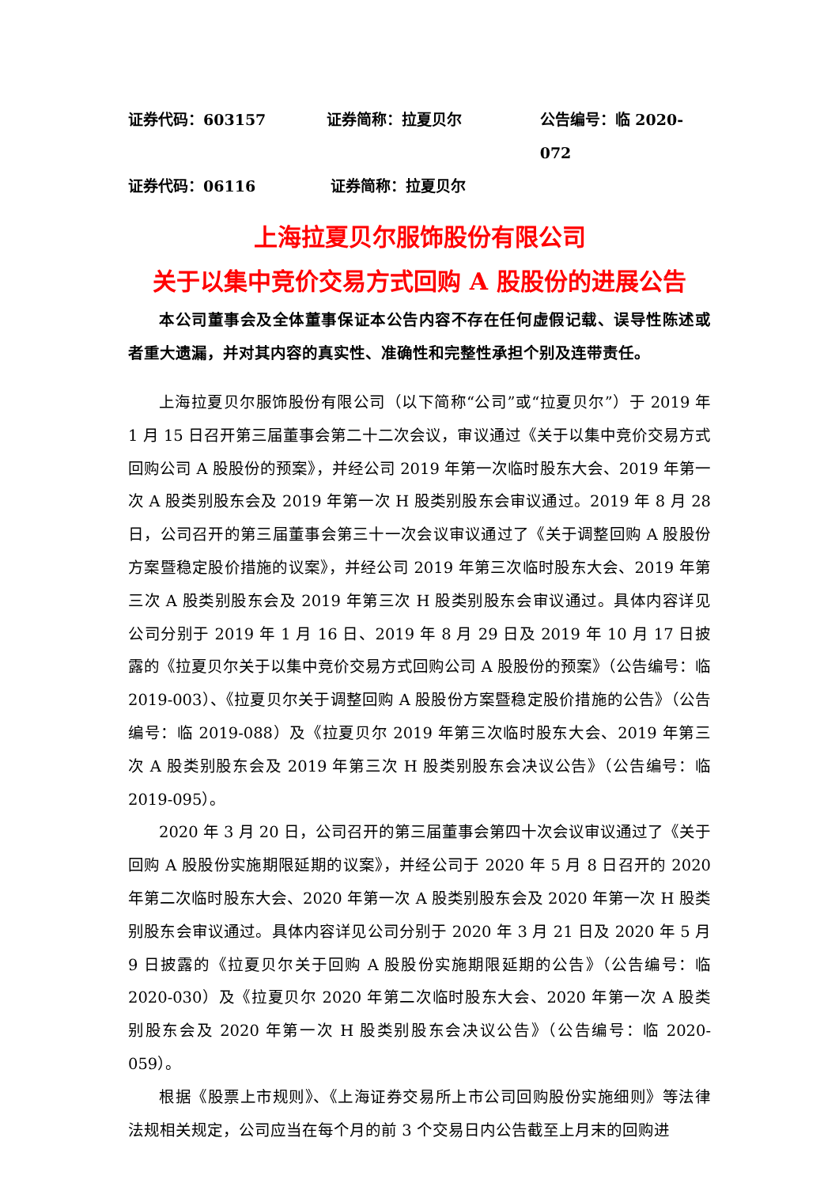证券代码：603157 证券简称：拉夏贝尔 公告编号：临 2020-072
证券代码：06116 证券简称：拉夏贝尔
上海拉夏贝尔服饰股份有限公司
关于以集中竞价交易方式回购 A 股股份的进展公告
本公司董事会及全体董事保证本公告内容不存在任何虚假记载、误导性陈述或者重大遗漏，并对其内容的真实性、准确性和完整性承担个别及连带责任。
上海拉夏贝尔服饰股份有限公司（以下简称“公司”或“拉夏贝尔”）于 2019 年 1 月 15 日召开第三届董事会第二十二次会议，审议通过《关于以集中竞价交易方式回购公司 A 股股份的预案》，并经公司 2019 年第一次临时股东大会、2019 年第一次 A 股类别股东会及 2019 年第一次 H 股类别股东会审议通过。2019 年 8 月 28 日，公司召开的第三届董事会第三十一次会议审议通过了《关于调整回购 A 股股份方案暨稳定股价措施的议案》，并经公司 2019 年第三次临时股东大会、2019 年第三次 A 股类别股东会及 2019 年第三次 H 股类别股东会审议通过。具体内容详见公司分别于 2019 年 1 月 16 日、2019 年 8 月 29 日及 2019 年 10 月 17 日披露的《拉夏贝尔关于以集中竞价交易方式回购公司 A 股股份的预案》（公告编号：临 2019-003）、《拉夏贝尔关于调整回购 A 股股份方案暨稳定股价措施的公告》（公告编号：临 2019-088）及《拉夏贝尔 2019 年第三次临时股东大会、2019 年第三次 A 股类别股东会及 2019 年第三次 H 股类别股东会决议公告》（公告编号：临 2019-095）。
2020 年 3 月 20 日，公司召开的第三届董事会第四十次会议审议通过了《关于回购 A 股股份实施期限延期的议案》，并经公司于 2020 年 5 月 8 日召开的 2020 年第二次临时股东大会、2020 年第一次 A 股类别股东会及 2020 年第一次 H 股类别股东会审议通过。具体内容详见公司分别于 2020 年 3 月 21 日及 2020 年 5 月 9 日披露的《拉夏贝尔关于回购 A 股股份实施期限延期的公告》（公告编号：临 2020-030）及《拉夏贝尔 2020 年第二次临时股东大会、2020 年第一次 A 股类别股东会及 2020 年第一次 H 股类别股东会决议公告》（公告编号：临 2020-059）。
根据《股票上市规则》、《上海证券交易所上市公司回购股份实施细则》等法律法规相关规定，公司应当在每个月的前 3 个交易日内公告截至上月末的回购进